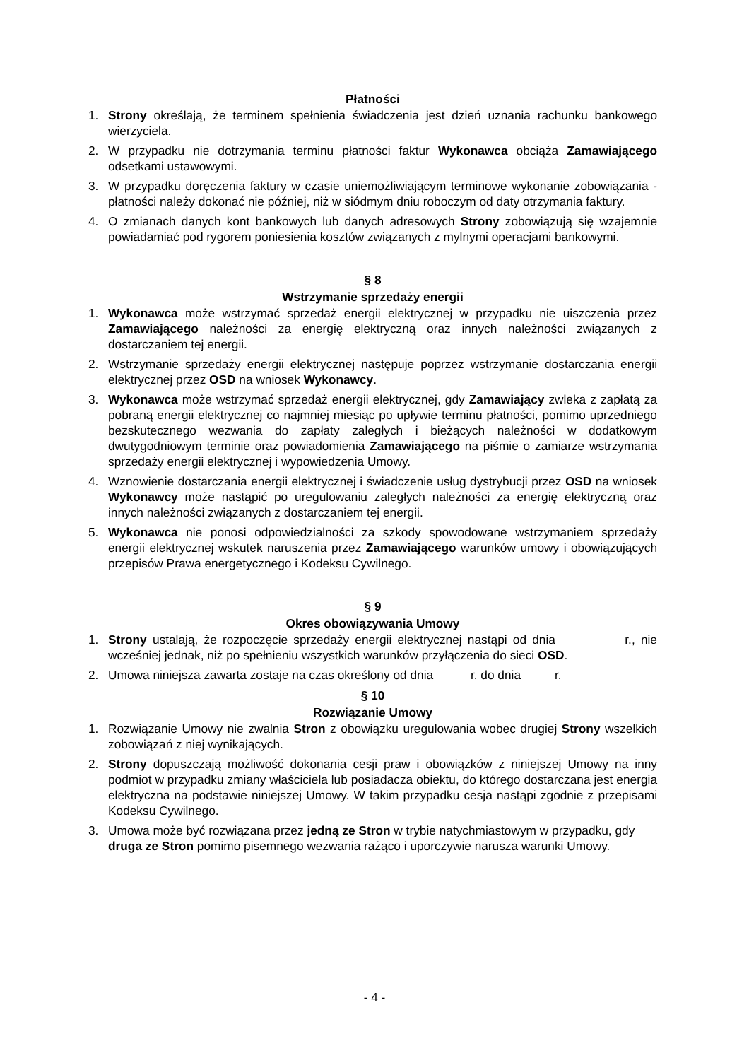Płatności
1. Strony określają, że terminem spełnienia świadczenia jest dzień uznania rachunku bankowego wierzyciela.
2. W przypadku nie dotrzymania terminu płatności faktur Wykonawca obciąża Zamawiającego odsetkami ustawowymi.
3. W przypadku doręczenia faktury w czasie uniemożliwiającym terminowe wykonanie zobowiązania - płatności należy dokonać nie później, niż w siódmym dniu roboczym od daty otrzymania faktury.
4. O zmianach danych kont bankowych lub danych adresowych Strony zobowiązują się wzajemnie powiadamiać pod rygorem poniesienia kosztów związanych z mylnymi operacjami bankowymi.
§ 8
Wstrzymanie sprzedaży energii
1. Wykonawca może wstrzymać sprzedaż energii elektrycznej w przypadku nie uiszczenia przez Zamawiającego należności za energię elektryczną oraz innych należności związanych z dostarczaniem tej energii.
2. Wstrzymanie sprzedaży energii elektrycznej następuje poprzez wstrzymanie dostarczania energii elektrycznej przez OSD na wniosek Wykonawcy.
3. Wykonawca może wstrzymać sprzedaż energii elektrycznej, gdy Zamawiający zwleka z zapłatą za pobraną energii elektrycznej co najmniej miesiąc po upływie terminu płatności, pomimo uprzedniego bezskutecznego wezwania do zapłaty zaległych i bieżących należności w dodatkowym dwutygodniowym terminie oraz powiadomienia Zamawiającego na piśmie o zamiarze wstrzymania sprzedaży energii elektrycznej i wypowiedzenia Umowy.
4. Wznowienie dostarczania energii elektrycznej i świadczenie usług dystrybucji przez OSD na wniosek Wykonawcy może nastąpić po uregulowaniu zaległych należności za energię elektryczną oraz innych należności związanych z dostarczaniem tej energii.
5. Wykonawca nie ponosi odpowiedzialności za szkody spowodowane wstrzymaniem sprzedaży energii elektrycznej wskutek naruszenia przez Zamawiającego warunków umowy i obowiązujących przepisów Prawa energetycznego i Kodeksu Cywilnego.
§ 9
Okres obowiązywania Umowy
1. Strony ustalają, że rozpoczęcie sprzedaży energii elektrycznej nastąpi od dnia r., nie wcześniej jednak, niż po spełnieniu wszystkich warunków przyłączenia do sieci OSD.
2. Umowa niniejsza zawarta zostaje na czas określony od dnia r. do dnia r.
§ 10
Rozwiązanie Umowy
1. Rozwiązanie Umowy nie zwalnia Stron z obowiązku uregulowania wobec drugiej Strony wszelkich zobowiązań z niej wynikających.
2. Strony dopuszczają możliwość dokonania cesji praw i obowiązków z niniejszej Umowy na inny podmiot w przypadku zmiany właściciela lub posiadacza obiektu, do którego dostarczana jest energia elektryczna na podstawie niniejszej Umowy. W takim przypadku cesja nastąpi zgodnie z przepisami Kodeksu Cywilnego.
3. Umowa może być rozwiązana przez jedną ze Stron w trybie natychmiastowym w przypadku, gdy druga ze Stron pomimo pisemnego wezwania rażąco i uporczywie narusza warunki Umowy.
- 4 -